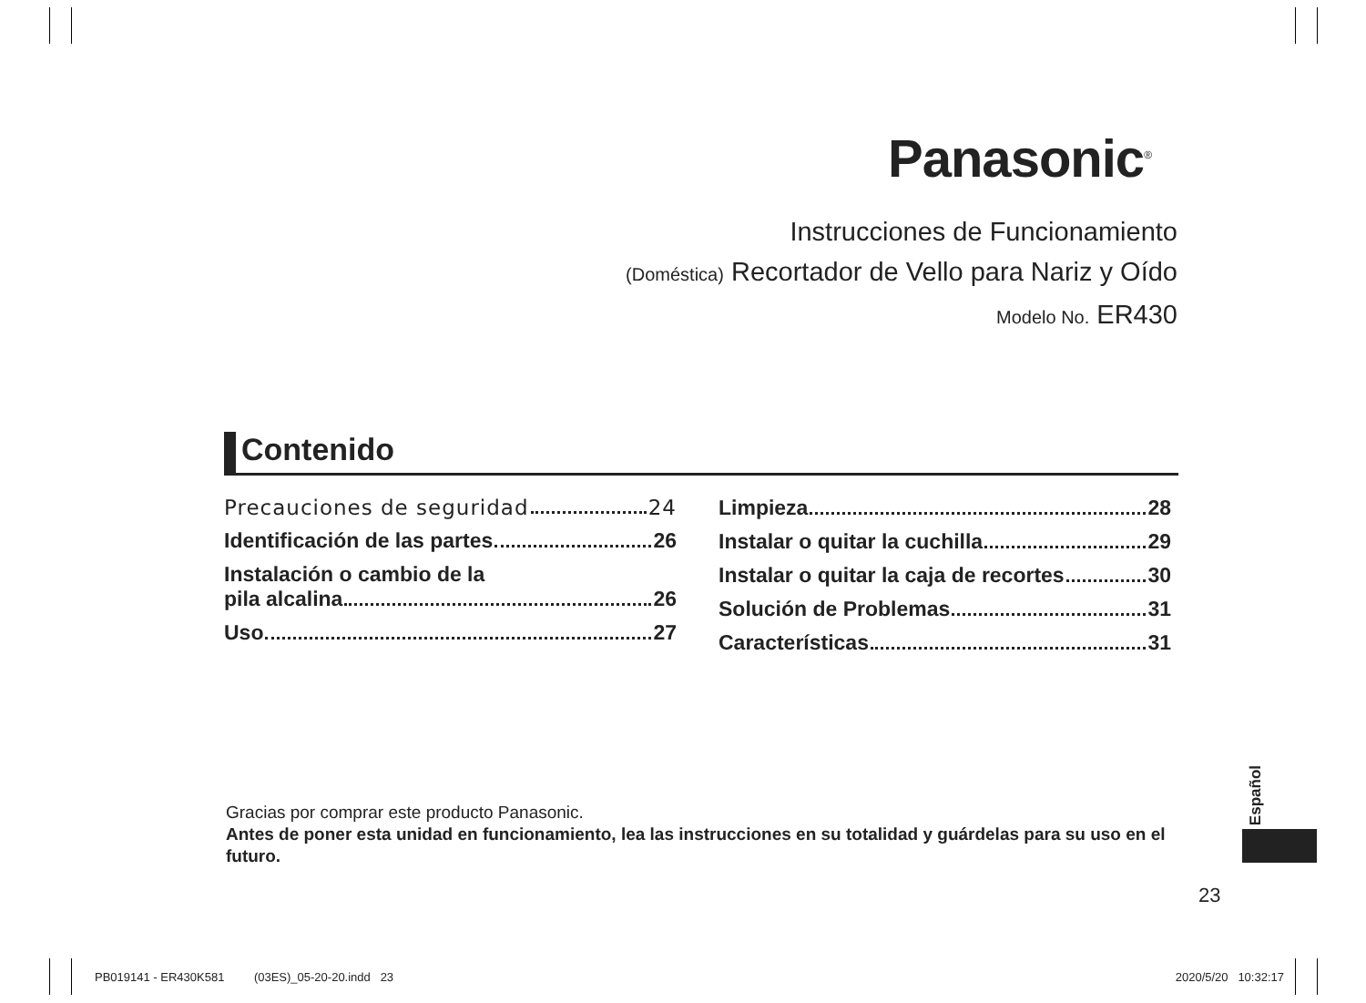Panasonic<sup>®</sup>
Instrucciones de Funcionamiento
(Doméstica) Recortador de Vello para Nariz y Oído
Modelo No. ER430
Contenido
Precauciones de seguridad 24
Identificación de las partes 26
Instalación o cambio de la
pila alcalina 26
Uso 27
Limpieza 28
Instalar o quitar la cuchilla 29
Instalar o quitar la caja de recortes 30
Solución de Problemas 31
Características 31
Gracias por comprar este producto Panasonic.
Antes de poner esta unidad en funcionamiento, lea las instrucciones en su totalidad y guárdelas para su uso en el futuro.
Español
23
PB019141 - ER430K581 (03ES)_05-20-20.indd 23 2020/5/20 10:32:17